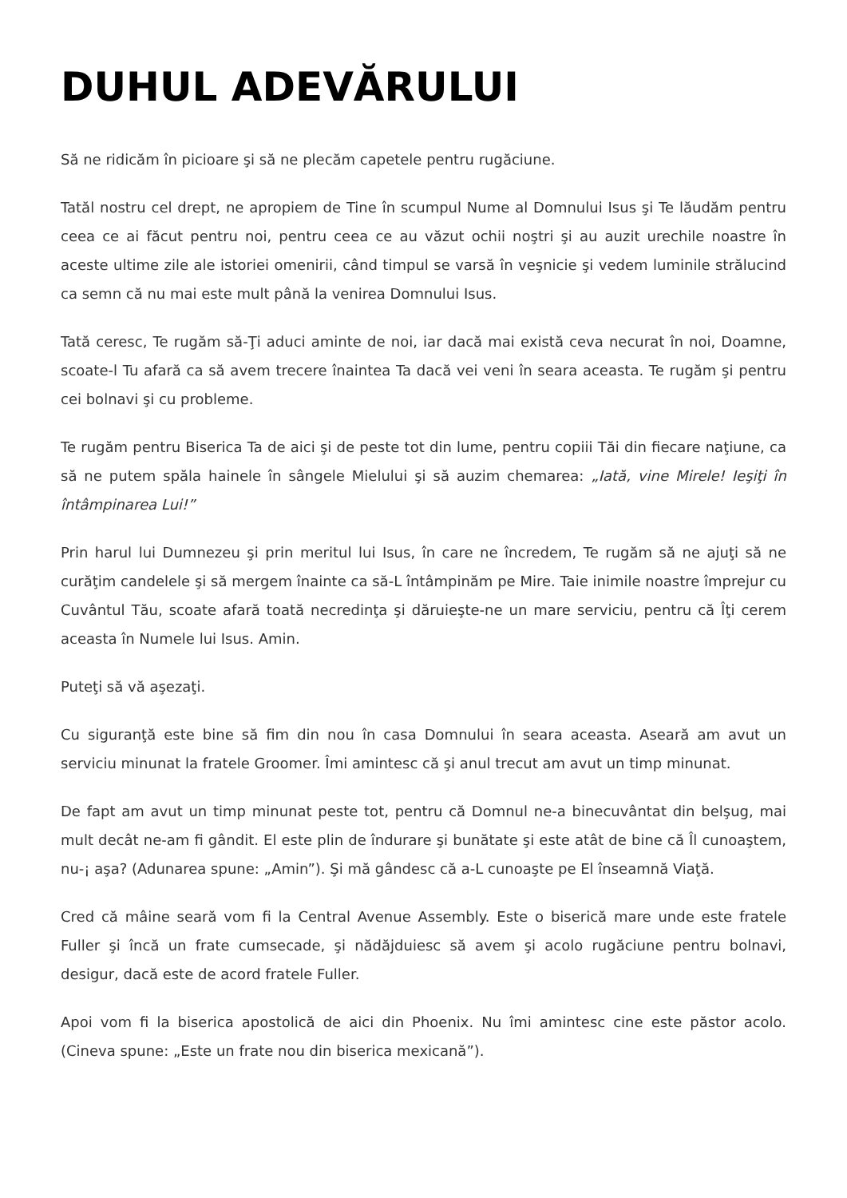DUHUL ADEVĂRULUI
Să ne ridicăm în picioare şi să ne plecăm capetele pentru rugăciune.
Tatăl nostru cel drept, ne apropiem de Tine în scumpul Nume al Domnului Isus şi Te lăudăm pentru ceea ce ai făcut pentru noi, pentru ceea ce au văzut ochii noştri şi au auzit urechile noastre în aceste ultime zile ale istoriei omenirii, când timpul se varsă în veşnicie şi vedem luminile strălucind ca semn că nu mai este mult până la venirea Domnului Isus.
Tată ceresc, Te rugăm să-Ţi aduci aminte de noi, iar dacă mai există ceva necurat în noi, Doamne, scoate-l Tu afară ca să avem trecere înaintea Ta dacă vei veni în seara aceasta. Te rugăm şi pentru cei bolnavi şi cu probleme.
Te rugăm pentru Biserica Ta de aici şi de peste tot din lume, pentru copiii Tăi din fiecare naţiune, ca să ne putem spăla hainele în sângele Mielului şi să auzim chemarea: „Iată, vine Mirele! Ieşiţi în întâmpinarea Lui!”
Prin harul lui Dumnezeu şi prin meritul lui Isus, în care ne încredem, Te rugăm să ne ajuţi să ne curăţim candelele şi să mergem înainte ca să-L întâmpinăm pe Mire. Taie inimile noastre împrejur cu Cuvântul Tău, scoate afară toată necredinţa şi dăruieşte-ne un mare serviciu, pentru că Îţi cerem aceasta în Numele lui Isus. Amin.
Puteţi să vă aşezaţi.
Cu siguranţă este bine să fim din nou în casa Domnului în seara aceasta. Aseară am avut un serviciu minunat la fratele Groomer. Îmi amintesc că şi anul trecut am avut un timp minunat.
De fapt am avut un timp minunat peste tot, pentru că Domnul ne-a binecuvântat din belşug, mai mult decât ne-am fi gândit. El este plin de îndurare şi bunătate şi este atât de bine că Îl cunoaştem, nu-¡ aşa? (Adunarea spune: „Amin”). Şi mă gândesc că a-L cunoaşte pe El înseamnă Viaţă.
Cred că mâine seară vom fi la Central Avenue Assembly. Este o biserică mare unde este fratele Fuller şi încă un frate cumsecade, şi nădăjduiesc să avem şi acolo rugăciune pentru bolnavi, desigur, dacă este de acord fratele Fuller.
Apoi vom fi la biserica apostolică de aici din Phoenix. Nu îmi amintesc cine este păstor acolo. (Cineva spune: „Este un frate nou din biserica mexicană”).